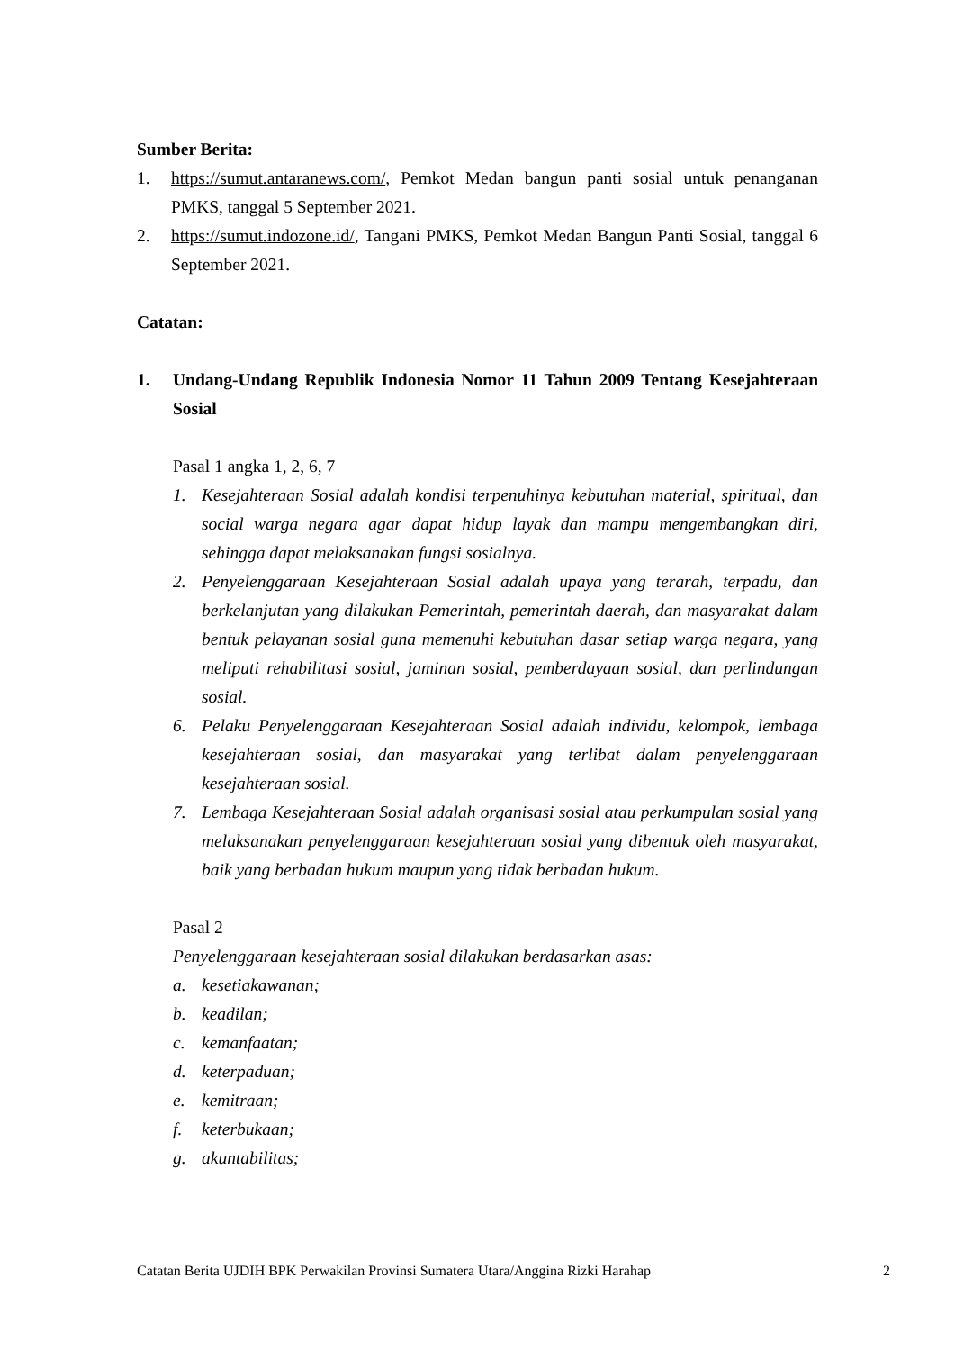Sumber Berita:
1. https://sumut.antaranews.com/, Pemkot Medan bangun panti sosial untuk penanganan PMKS, tanggal 5 September 2021.
2. https://sumut.indozone.id/, Tangani PMKS, Pemkot Medan Bangun Panti Sosial, tanggal 6 September 2021.
Catatan:
1. Undang-Undang Republik Indonesia Nomor 11 Tahun 2009 Tentang Kesejahteraan Sosial
Pasal 1 angka 1, 2, 6, 7
1. Kesejahteraan Sosial adalah kondisi terpenuhinya kebutuhan material, spiritual, dan social warga negara agar dapat hidup layak dan mampu mengembangkan diri, sehingga dapat melaksanakan fungsi sosialnya.
2. Penyelenggaraan Kesejahteraan Sosial adalah upaya yang terarah, terpadu, dan berkelanjutan yang dilakukan Pemerintah, pemerintah daerah, dan masyarakat dalam bentuk pelayanan sosial guna memenuhi kebutuhan dasar setiap warga negara, yang meliputi rehabilitasi sosial, jaminan sosial, pemberdayaan sosial, dan perlindungan sosial.
6. Pelaku Penyelenggaraan Kesejahteraan Sosial adalah individu, kelompok, lembaga kesejahteraan sosial, dan masyarakat yang terlibat dalam penyelenggaraan kesejahteraan sosial.
7. Lembaga Kesejahteraan Sosial adalah organisasi sosial atau perkumpulan sosial yang melaksanakan penyelenggaraan kesejahteraan sosial yang dibentuk oleh masyarakat, baik yang berbadan hukum maupun yang tidak berbadan hukum.
Pasal 2
Penyelenggaraan kesejahteraan sosial dilakukan berdasarkan asas:
a. kesetiakawanan;
b. keadilan;
c. kemanfaatan;
d. keterpaduan;
e. kemitraan;
f. keterbukaan;
g. akuntabilitas;
Catatan Berita UJDIH BPK Perwakilan Provinsi Sumatera Utara/Anggina Rizki Harahap 2